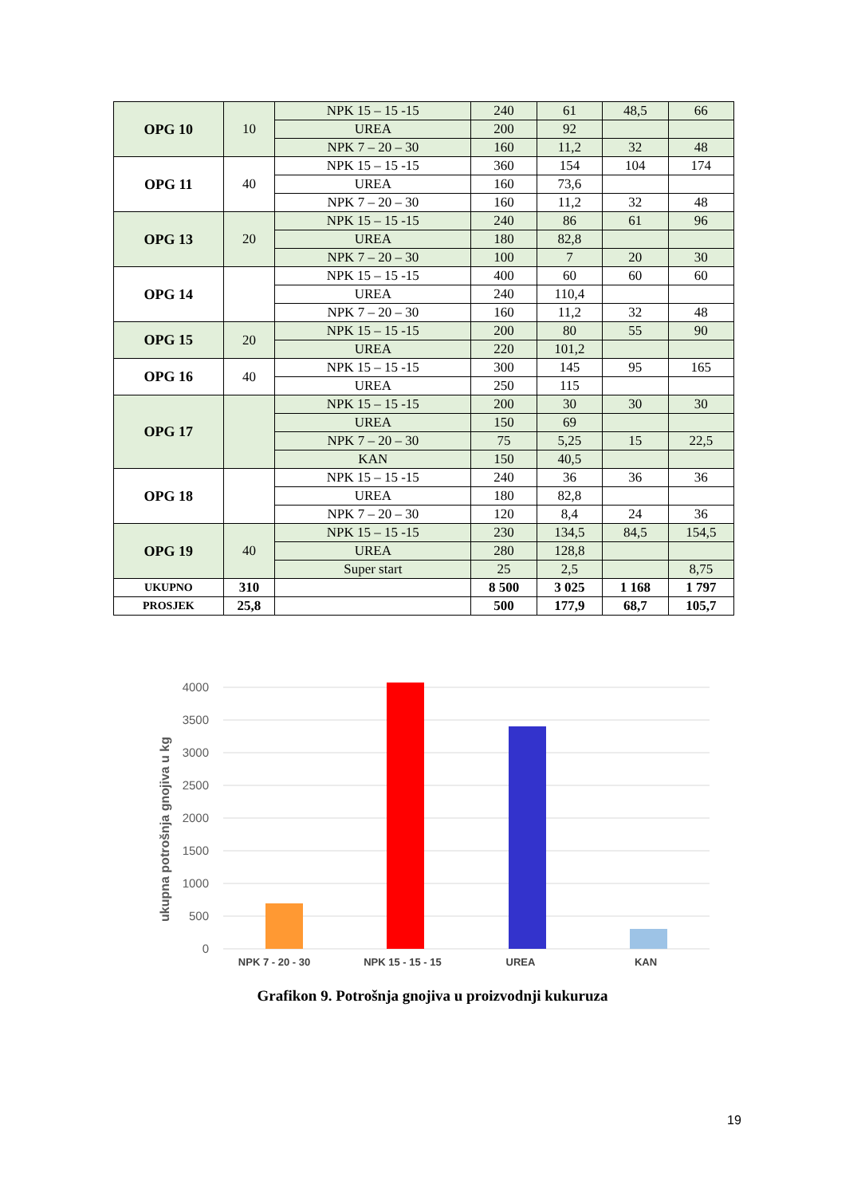| OPG 10 | 10 | NPK 15 – 15 -15 | 240 | 61 | 48,5 | 66 |
| | | UREA | 200 | 92 | | |
| | | NPK 7 – 20 – 30 | 160 | 11,2 | 32 | 48 |
| OPG 11 | 40 | NPK 15 – 15 -15 | 360 | 154 | 104 | 174 |
| | | UREA | 160 | 73,6 | | |
| | | NPK 7 – 20 – 30 | 160 | 11,2 | 32 | 48 |
| OPG 13 | 20 | NPK 15 – 15 -15 | 240 | 86 | 61 | 96 |
| | | UREA | 180 | 82,8 | | |
| | | NPK 7 – 20 – 30 | 100 | 7 | 20 | 30 |
| OPG 14 | | NPK 15 – 15 -15 | 400 | 60 | 60 | 60 |
| | | UREA | 240 | 110,4 | | |
| | | NPK 7 – 20 – 30 | 160 | 11,2 | 32 | 48 |
| OPG 15 | 20 | NPK 15 – 15 -15 | 200 | 80 | 55 | 90 |
| | | UREA | 220 | 101,2 | | |
| OPG 16 | 40 | NPK 15 – 15 -15 | 300 | 145 | 95 | 165 |
| | | UREA | 250 | 115 | | |
| OPG 17 | | NPK 15 – 15 -15 | 200 | 30 | 30 | 30 |
| | | UREA | 150 | 69 | | |
| | | NPK 7 – 20 – 30 | 75 | 5,25 | 15 | 22,5 |
| | | KAN | 150 | 40,5 | | |
| OPG 18 | | NPK 15 – 15 -15 | 240 | 36 | 36 | 36 |
| | | UREA | 180 | 82,8 | | |
| | | NPK 7 – 20 – 30 | 120 | 8,4 | 24 | 36 |
| OPG 19 | 40 | NPK 15 – 15 -15 | 230 | 134,5 | 84,5 | 154,5 |
| | | UREA | 280 | 128,8 | | |
| | | Super start | 25 | 2,5 | | 8,75 |
| UKUPNO | 310 | | 8 500 | 3 025 | 1 168 | 1 797 |
| PROSJEK | 25,8 | | 500 | 177,9 | 68,7 | 105,7 |
ukupna potrošnja gnojiva u kg
4000
3500
3000
2500
2000
1500
1000
500
0
NPK 7 - 20 - 30
NPK 15 - 15 - 15
UREA
KAN
Grafikon 9. Potrošnja gnojiva u proizvodnji kukuruza
19